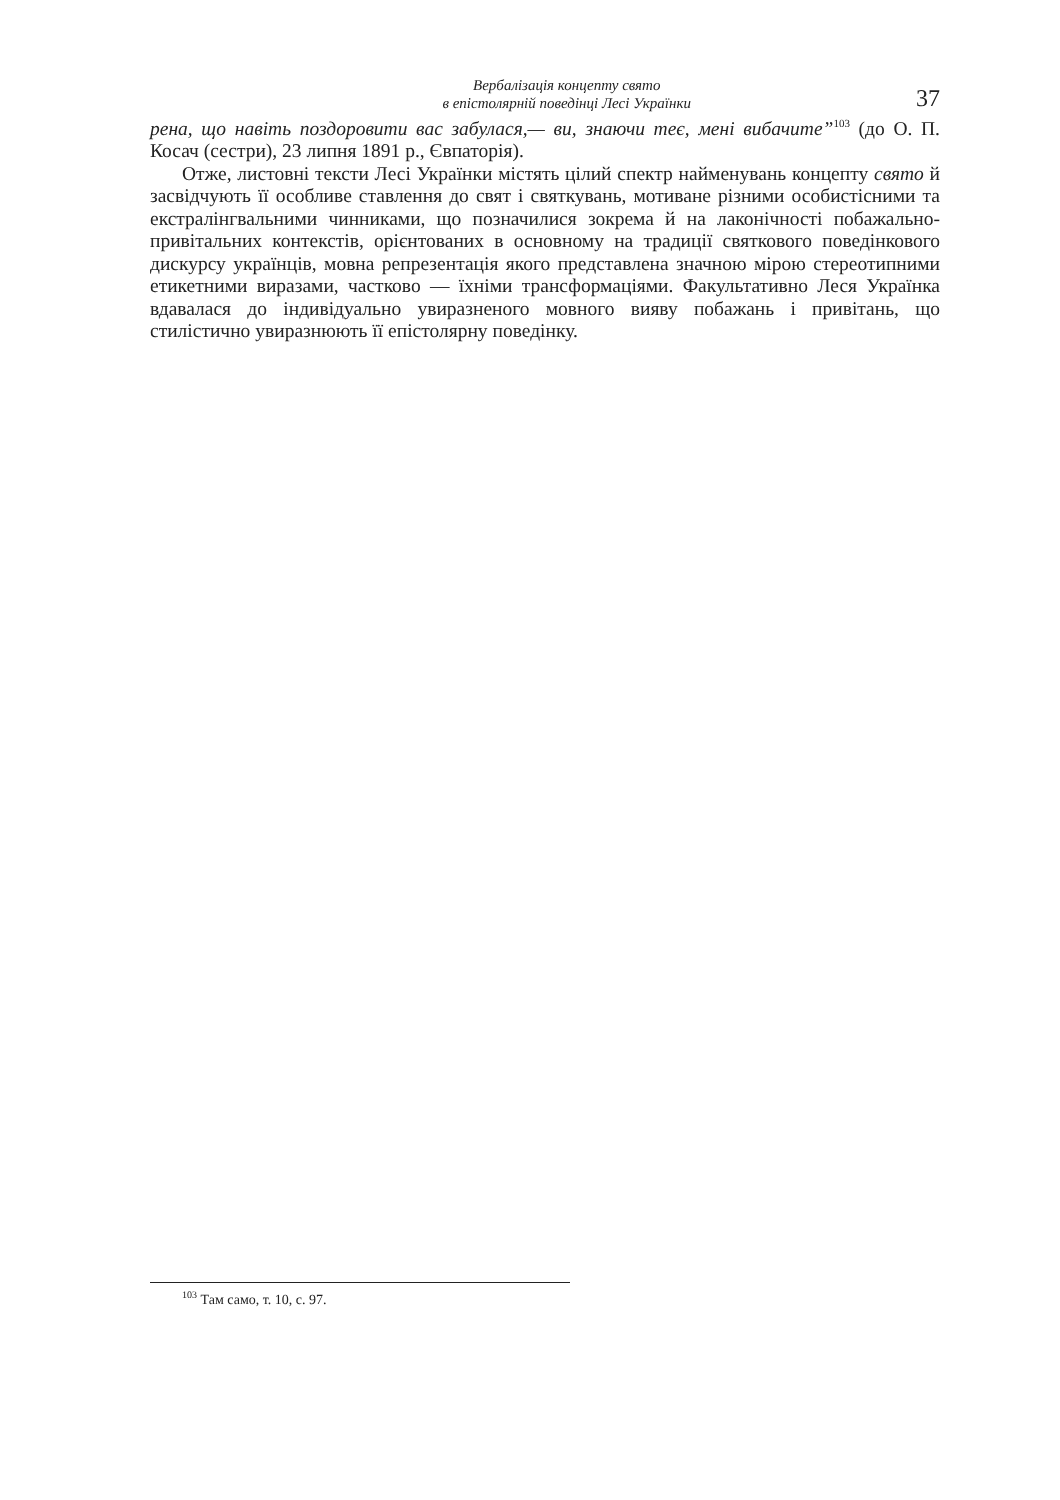Вербалізація концепту свято
в епістолярній поведінці Лесі Українки
37
рена, що навіть поздоровити вас забулася,— ви, знаючи теє, мені вибачите”<sup>103</sup> (до О. П. Косач (сестри), 23 липня 1891 р., Євпаторія).
Отже, листовні тексти Лесі Українки містять цілий спектр найменувань концепту свято й засвідчують її особливе ставлення до свят і святкувань, мотиване різними особистісними та екстралінгвальними чинниками, що позначилися зокрема й на лаконічності побажально-привітальних контекстів, орієнтованих в основному на традиції святкового поведінкового дискурсу українців, мовна репрезентація якого представлена значною мірою стереотипними етикетними виразами, частково — їхніми трансформаціями. Факультативно Леся Українка вдавалася до індивідуально увиразненого мовного вияву побажань і привітань, що стилістично увиразнюють її епістолярну поведінку.
<sup>103</sup> Там само, т. 10, с. 97.